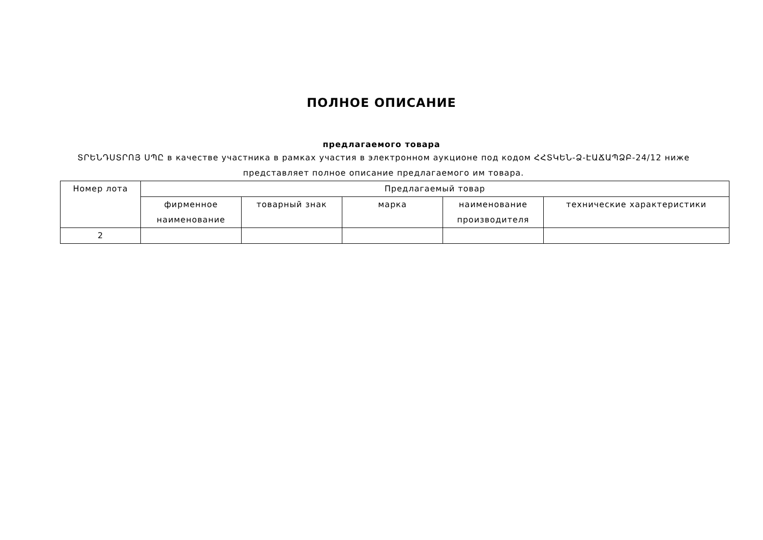ПОЛНОЕ ОПИСАНИЕ
предлагаемого товара
ՏՐԵՆԴՍՏՐՈՅ ՍՊԸ в качестве участника в рамках участия в электронном аукционе под кодом ՀՀՏԿԵՆ-Ձ-ԷԱՃԱՊՁԲ-24/12 ниже представляет полное описание предлагаемого им товара.
| Номер лота | Предлагаемый товар | | | | |
| --- | --- | --- | --- | --- | --- |
| | фирменное наименование | товарный знак | марка | наименование производителя | технические характеристики |
| 2 | | | | | |